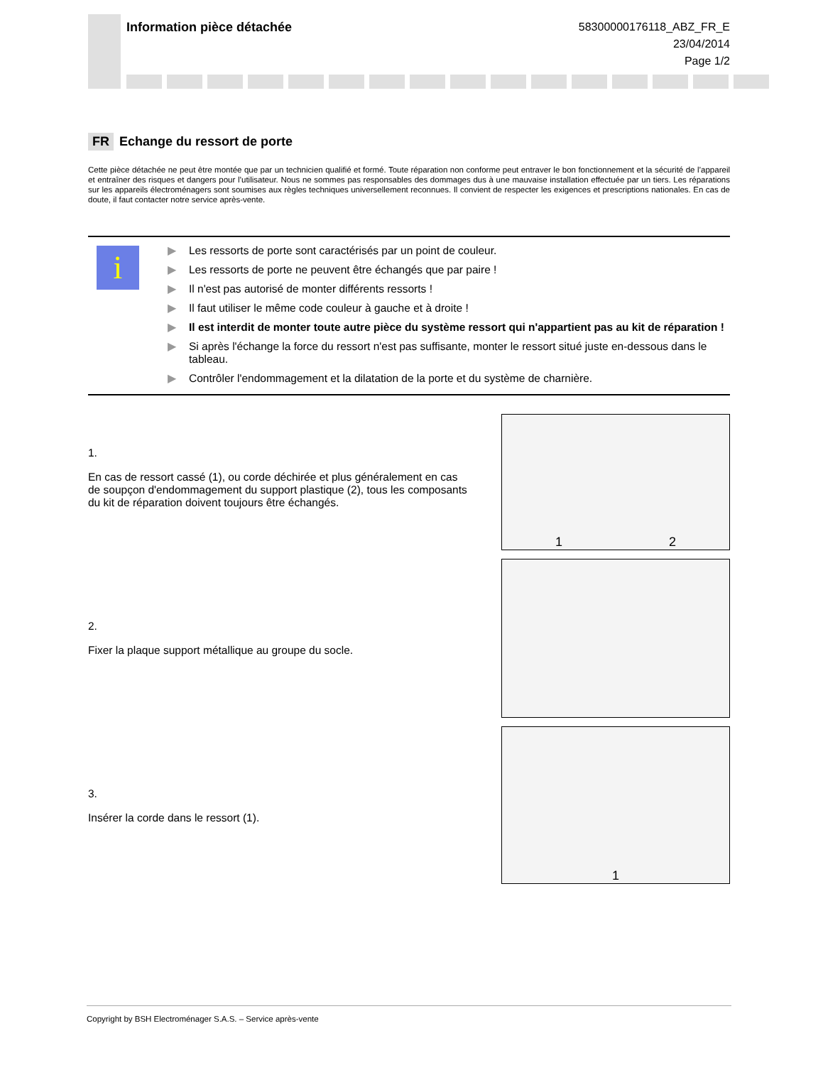Information pièce détachée
58300000176118_ABZ_FR_E
23/04/2014
Page 1/2
FR Echange du ressort de porte
Cette pièce détachée ne peut être montée que par un technicien qualifié et formé. Toute réparation non conforme peut entraver le bon fonctionnement et la sécurité de l’appareil et entraîner des risques et dangers pour l’utilisateur. Nous ne sommes pas responsables des dommages dus à une mauvaise installation effectuée par un tiers. Les réparations sur les appareils électroménagers sont soumises aux règles techniques universellement reconnues. Il convient de respecter les exigences et prescriptions nationales. En cas de doute, il faut contacter notre service après-vente.
i
▶ Les ressorts de porte sont caractérisés par un point de couleur.
▶ Les ressorts de porte ne peuvent être échangés que par paire !
▶ Il n'est pas autorisé de monter différents ressorts !
▶ Il faut utiliser le même code couleur à gauche et à droite !
▶ Il est interdit de monter toute autre pièce du système ressort qui n'appartient pas au kit de réparation !
▶ Si après l'échange la force du ressort n'est pas suffisante, monter le ressort situé juste en-dessous dans le tableau.
▶ Contrôler l'endommagement et la dilatation de la porte et du système de charnière.
1.
En cas de ressort cassé (1), ou corde déchirée et plus généralement en cas de soupçon d'endommagement du support plastique (2), tous les composants du kit de réparation doivent toujours être échangés.
1 2
2.
Fixer la plaque support métallique au groupe du socle.
3.
Insérer la corde dans le ressort (1).
1
Copyright by BSH Electroménager S.A.S. – Service après-vente